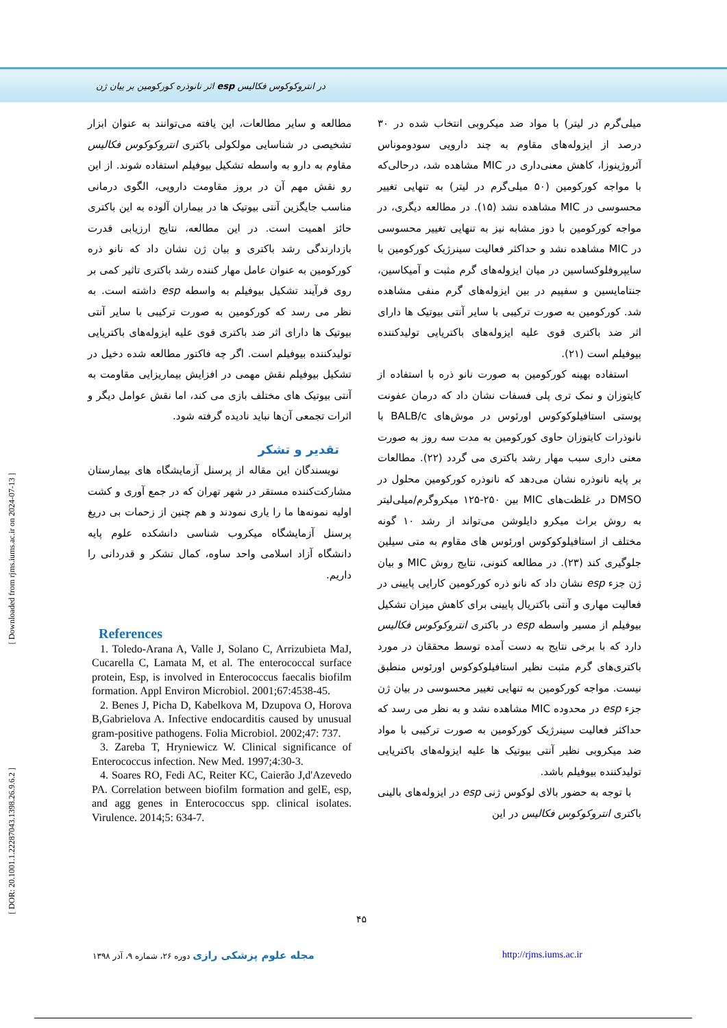اثر نانوذره کورکومین بر بیان ژن esp در انتروکوکوس فکالیس
[ Downloaded from rjms.iums.ac.ir on 2024-07-13 ]
[ DOR: 20.1001.1.22287043.1398.26.9.6.2 ]
میلی‌گرم در لیتر) با مواد ضد میکروبی انتخاب شده در ۳۰ درصد از ایزوله‌های مقاوم به چند دارویی سودوموناس آئروژینوزا، کاهش معنی‌داری در MIC مشاهده شد، درحالی‌که با مواجه کورکومین (۵۰ میلی‌گرم در لیتر) به تنهایی تغییر محسوسی در MIC مشاهده نشد (۱۵). در مطالعه دیگری، در مواجه کورکومین با دوز مشابه نیز به تنهایی تغییر محسوسی در MIC مشاهده نشد و حداکثر فعالیت سینرژیک کورکومین با سایپروفلوکساسین در میان ایزوله‌های گرم مثبت و آمیکاسین، جنتامایسین و سفپیم در بین ایزوله‌های گرم منفی مشاهده شد. کورکومین به صورت ترکیبی با سایر آنتی بیوتیک ها دارای اثر ضد باکتری قوی علیه ایزوله‌های باکتریایی تولیدکننده بیوفیلم است (۲۱).
استفاده بهینه کورکومین به صورت نانو ذره با استفاده از کایتوزان و نمک تری پلی فسفات نشان داد که درمان عفونت پوستی استافیلوکوکوس اورئوس در موش‌های BALB/c با نانوذرات کایتوزان حاوی کورکومین به مدت سه روز به صورت معنی داری سبب مهار رشد باکتری می گردد (۲۲). مطالعات بر پایه نانوذره نشان می‌دهد که نانوذره کورکومین محلول در DMSO در غلظت‌های MIC بین ۲۵۰-۱۲۵ میکروگرم/میلی‌لیتر به روش براث میکرو دایلوشن می‌تواند از رشد ۱۰ گونه مختلف از استافیلوکوکوس اورئوس های مقاوم به متی سیلین جلوگیری کند (۲۳). در مطالعه کنونی، نتایج روش MIC و بیان ژن جزء esp نشان داد که نانو ذره کورکومین کارایی پایینی در فعالیت مهاری و آنتی باکتریال پایینی برای کاهش میزان تشکیل بیوفیلم از مسیر واسطه esp در باکتری انتروکوکوس فکالیس دارد که با برخی نتایج به دست آمده توسط محققان در مورد باکتری‌های گرم مثبت نظیر استافیلوکوکوس اورئوس منطبق نیست. مواجه کورکومین به تنهایی تغییر محسوسی در بیان ژن جزء esp در محدوده MIC مشاهده نشد و به نظر می رسد که حداکثر فعالیت سینرژیک کورکومین به صورت ترکیبی با مواد ضد میکروبی نظیر آنتی بیوتیک ها علیه ایزوله‌های باکتریایی تولیدکننده بیوفیلم باشد.
با توجه به حضور بالای لوکوس ژنی esp در ایزوله‌های بالینی باکتری انتروکوکوس فکالیس در این
مطالعه و سایر مطالعات، این یافته می‌توانند به عنوان ابزار تشخیصی در شناسایی مولکولی باکتری انتروکوکوس فکالیس مقاوم به دارو به واسطه تشکیل بیوفیلم استفاده شوند. از این رو نقش مهم آن در بروز مقاومت دارویی، الگوی درمانی مناسب جایگزین آنتی بیوتیک ها در بیماران آلوده به این باکتری حائز اهمیت است. در این مطالعه، نتایج ارزیابی قدرت بازدارندگی رشد باکتری و بیان ژن نشان داد که نانو ذره کورکومین به عنوان عامل مهار کننده رشد باکتری تاثیر کمی بر روی فرآیند تشکیل بیوفیلم به واسطه esp داشته است. به نظر می رسد که کورکومین به صورت ترکیبی با سایر آنتی بیوتیک ها دارای اثر ضد باکتری قوی علیه ایزوله‌های باکتریایی تولیدکننده بیوفیلم است. اگر چه فاکتور مطالعه شده دخیل در تشکیل بیوفیلم نقش مهمی در افزایش بیماریزایی مقاومت به آنتی بیوتیک های مختلف بازی می کند، اما نقش عوامل دیگر و اثرات تجمعی آن‌ها نباید نادیده گرفته شود.
تقدیر و تشکر
نویسندگان این مقاله از پرسنل آزمایشگاه های بیمارستان مشارکت‌کننده مستقر در شهر تهران که در جمع آوری و کشت اولیه نمونه‌ها ما را یاری نمودند و هم چنین از زحمات بی دریغ پرسنل آزمایشگاه میکروب شناسی دانشکده علوم پایه دانشگاه آزاد اسلامی واحد ساوه، کمال تشکر و قدردانی را داریم.
References
1. Toledo-Arana A, Valle J, Solano C, Arrizubieta MaJ, Cucarella C, Lamata M, et al. The enterococcal surface protein, Esp, is involved in Enterococcus faecalis biofilm formation. Appl Environ Microbiol. 2001;67:4538-45.
2. Benes J, Picha D, Kabelkova M, Dzupova O, Horova B,Gabrielova A. Infective endocarditis caused by unusual gram-positive pathogens. Folia Microbiol. 2002;47: 737.
3. Zareba T, Hryniewicz W. Clinical significance of Enterococcus infection. New Med. 1997;4:30-3.
4. Soares RO, Fedi AC, Reiter KC, Caierão J,d'Azevedo PA. Correlation between biofilm formation and gelE, esp, and agg genes in Enterococcus spp. clinical isolates. Virulence. 2014;5: 634-7.
۴۵
مجله علوم پزشکی رازی دوره ۲۶، شماره ۹، آذر ۱۳۹۸ http://rjms.iums.ac.ir